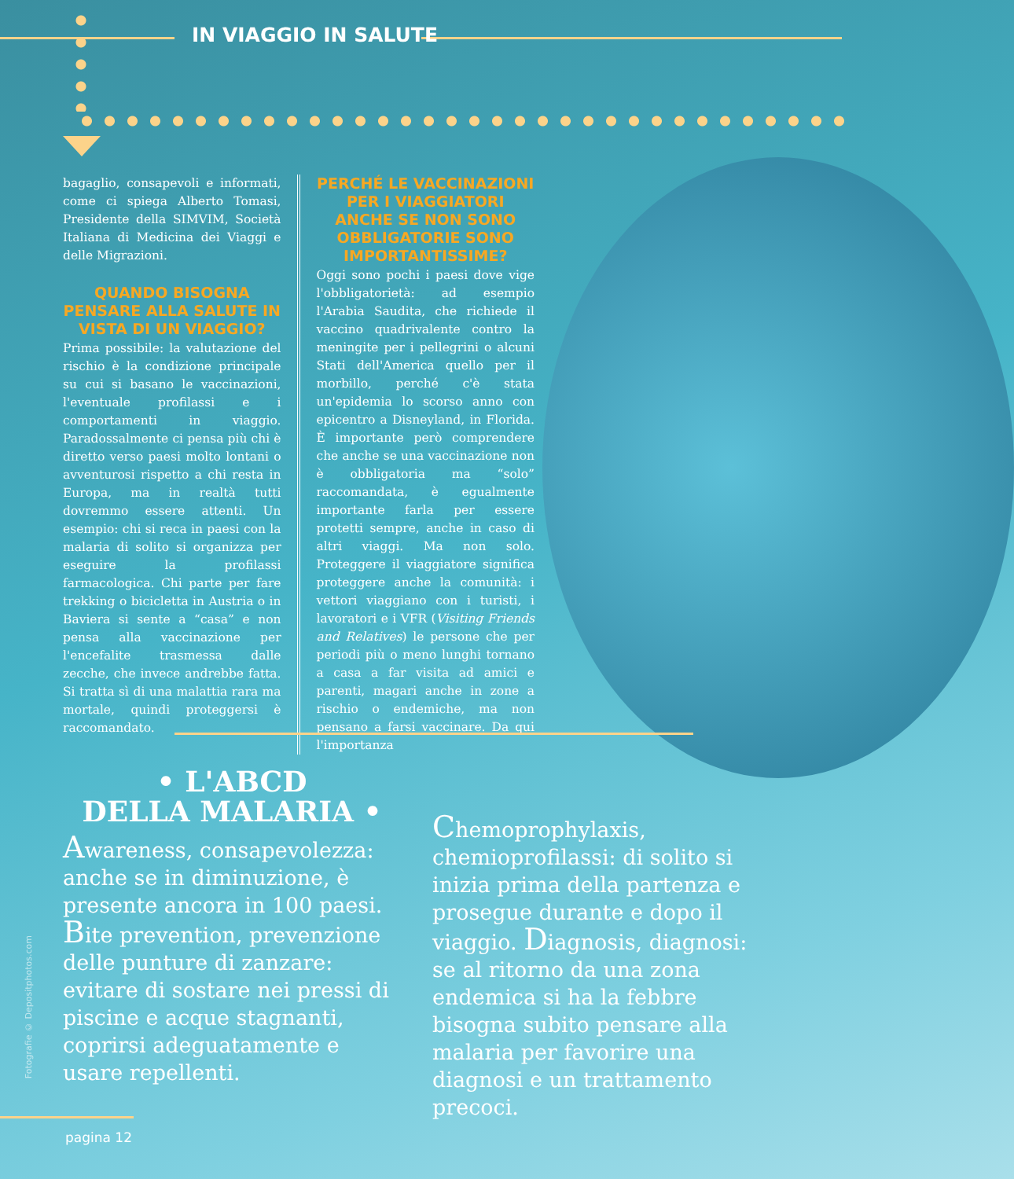IN VIAGGIO IN SALUTE
bagaglio, consapevoli e informati, come ci spiega Alberto Tomasi, Presidente della SIMVIM, Società Italiana di Medicina dei Viaggi e delle Migrazioni.
QUANDO BISOGNA PENSARE ALLA SALUTE IN VISTA DI UN VIAGGIO?
Prima possibile: la valutazione del rischio è la condizione principale su cui si basano le vaccinazioni, l'eventuale profilassi e i comportamenti in viaggio. Paradossalmente ci pensa più chi è diretto verso paesi molto lontani o avventurosi rispetto a chi resta in Europa, ma in realtà tutti dovremmo essere attenti. Un esempio: chi si reca in paesi con la malaria di solito si organizza per eseguire la profilassi farmacologica. Chi parte per fare trekking o bicicletta in Austria o in Baviera si sente a “casa” e non pensa alla vaccinazione per l'encefalite trasmessa dalle zecche, che invece andrebbe fatta. Si tratta sì di una malattia rara ma mortale, quindi proteggersi è raccomandato.
PERCHÉ LE VACCINAZIONI PER I VIAGGIATORI ANCHE SE NON SONO OBBLIGATORIE SONO IMPORTANTISSIME?
Oggi sono pochi i paesi dove vige l'obbligatorietà: ad esempio l'Arabia Saudita, che richiede il vaccino quadrivalente contro la meningite per i pellegrini o alcuni Stati dell'America quello per il morbillo, perché c'è stata un'epidemia lo scorso anno con epicentro a Disneyland, in Florida. È importante però comprendere che anche se una vaccinazione non è obbligatoria ma “solo” raccomandata, è egualmente importante farla per essere protetti sempre, anche in caso di altri viaggi. Ma non solo. Proteggere il viaggiatore significa proteggere anche la comunità: i vettori viaggiano con i turisti, i lavoratori e i VFR (Visiting Friends and Relatives) le persone che per periodi più o meno lunghi tornano a casa a far visita ad amici e parenti, magari anche in zone a rischio o endemiche, ma non pensano a farsi vaccinare. Da qui l'importanza
• L'ABCD
DELLA MALARIA •
Awareness, consapevolezza: anche se in diminuzione, è presente ancora in 100 paesi. Bite prevention, prevenzione delle punture di zanzare: evitare di sostare nei pressi di piscine e acque stagnanti, coprirsi adeguatamente e usare repellenti.
Chemoprophylaxis, chemioprofilassi: di solito si inizia prima della partenza e prosegue durante e dopo il viaggio. Diagnosis, diagnosi: se al ritorno da una zona endemica si ha la febbre bisogna subito pensare alla malaria per favorire una diagnosi e un trattamento precoci.
Fotografie © Depositphotos.com
pagina 12